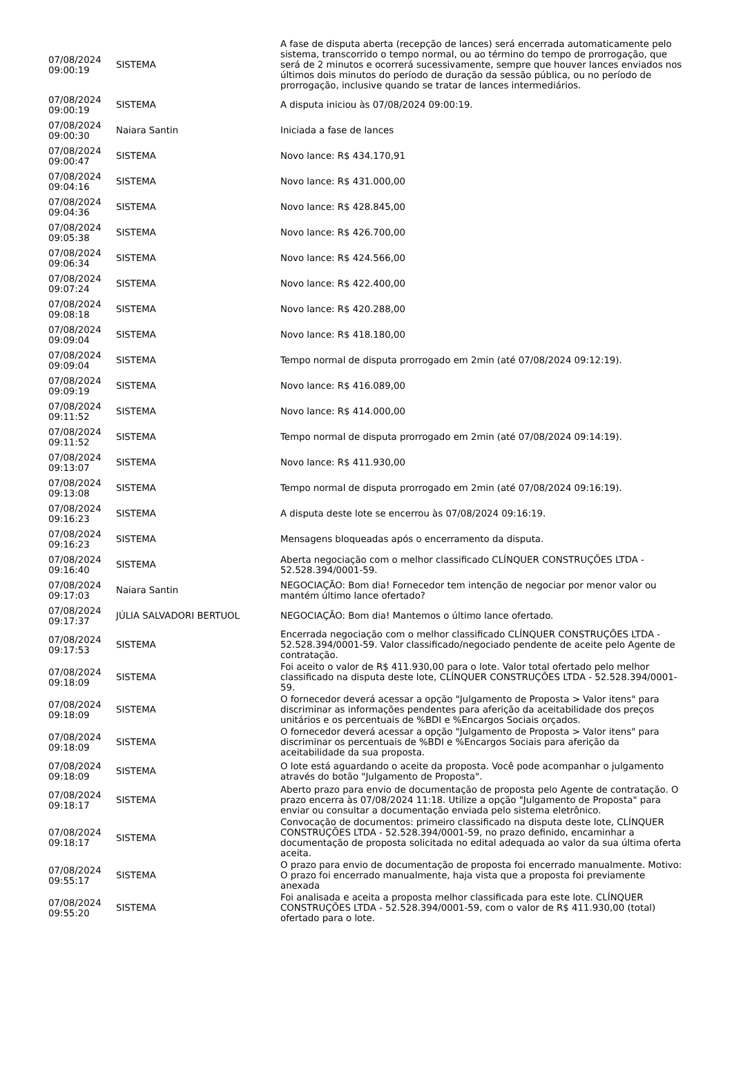| 07/08/2024 09:00:19 | SISTEMA | A fase de disputa aberta (recepção de lances) será encerrada automaticamente pelo sistema, transcorrido o tempo normal, ou ao término do tempo de prorrogação, que será de 2 minutos e ocorrerá sucessivamente, sempre que houver lances enviados nos últimos dois minutos do período de duração da sessão pública, ou no período de prorrogação, inclusive quando se tratar de lances intermediários. |
| 07/08/2024 09:00:19 | SISTEMA | A disputa iniciou às 07/08/2024 09:00:19. |
| 07/08/2024 09:00:30 | Naiara Santin | Iniciada a fase de lances |
| 07/08/2024 09:00:47 | SISTEMA | Novo lance: R$ 434.170,91 |
| 07/08/2024 09:04:16 | SISTEMA | Novo lance: R$ 431.000,00 |
| 07/08/2024 09:04:36 | SISTEMA | Novo lance: R$ 428.845,00 |
| 07/08/2024 09:05:38 | SISTEMA | Novo lance: R$ 426.700,00 |
| 07/08/2024 09:06:34 | SISTEMA | Novo lance: R$ 424.566,00 |
| 07/08/2024 09:07:24 | SISTEMA | Novo lance: R$ 422.400,00 |
| 07/08/2024 09:08:18 | SISTEMA | Novo lance: R$ 420.288,00 |
| 07/08/2024 09:09:04 | SISTEMA | Novo lance: R$ 418.180,00 |
| 07/08/2024 09:09:04 | SISTEMA | Tempo normal de disputa prorrogado em 2min (até 07/08/2024 09:12:19). |
| 07/08/2024 09:09:19 | SISTEMA | Novo lance: R$ 416.089,00 |
| 07/08/2024 09:11:52 | SISTEMA | Novo lance: R$ 414.000,00 |
| 07/08/2024 09:11:52 | SISTEMA | Tempo normal de disputa prorrogado em 2min (até 07/08/2024 09:14:19). |
| 07/08/2024 09:13:07 | SISTEMA | Novo lance: R$ 411.930,00 |
| 07/08/2024 09:13:08 | SISTEMA | Tempo normal de disputa prorrogado em 2min (até 07/08/2024 09:16:19). |
| 07/08/2024 09:16:23 | SISTEMA | A disputa deste lote se encerrou às 07/08/2024 09:16:19. |
| 07/08/2024 09:16:23 | SISTEMA | Mensagens bloqueadas após o encerramento da disputa. |
| 07/08/2024 09:16:40 | SISTEMA | Aberta negociação com o melhor classificado CLÍNQUER CONSTRUÇÕES LTDA - 52.528.394/0001-59. |
| 07/08/2024 09:17:03 | Naiara Santin | NEGOCIAÇÃO: Bom dia! Fornecedor tem intenção de negociar por menor valor ou mantém último lance ofertado? |
| 07/08/2024 09:17:37 | JÚLIA SALVADORI BERTUOL | NEGOCIAÇÃO: Bom dia! Mantemos o último lance ofertado. |
| 07/08/2024 09:17:53 | SISTEMA | Encerrada negociação com o melhor classificado CLÍNQUER CONSTRUÇÕES LTDA - 52.528.394/0001-59. Valor classificado/negociado pendente de aceite pelo Agente de contratação. |
| 07/08/2024 09:18:09 | SISTEMA | Foi aceito o valor de R$ 411.930,00 para o lote. Valor total ofertado pelo melhor classificado na disputa deste lote, CLÍNQUER CONSTRUÇÕES LTDA - 52.528.394/0001-59. |
| 07/08/2024 09:18:09 | SISTEMA | O fornecedor deverá acessar a opção "Julgamento de Proposta > Valor itens" para discriminar as informações pendentes para aferição da aceitabilidade dos preços unitários e os percentuais de %BDI e %Encargos Sociais orçados. |
| 07/08/2024 09:18:09 | SISTEMA | O fornecedor deverá acessar a opção "Julgamento de Proposta > Valor itens" para discriminar os percentuais de %BDI e %Encargos Sociais para aferição da aceitabilidade da sua proposta. |
| 07/08/2024 09:18:09 | SISTEMA | O lote está aguardando o aceite da proposta. Você pode acompanhar o julgamento através do botão "Julgamento de Proposta". |
| 07/08/2024 09:18:17 | SISTEMA | Aberto prazo para envio de documentação de proposta pelo Agente de contratação. O prazo encerra às 07/08/2024 11:18. Utilize a opção "Julgamento de Proposta" para enviar ou consultar a documentação enviada pelo sistema eletrônico. |
| 07/08/2024 09:18:17 | SISTEMA | Convocação de documentos: primeiro classificado na disputa deste lote, CLÍNQUER CONSTRUÇÕES LTDA - 52.528.394/0001-59, no prazo definido, encaminhar a documentação de proposta solicitada no edital adequada ao valor da sua última oferta aceita. |
| 07/08/2024 09:55:17 | SISTEMA | O prazo para envio de documentação de proposta foi encerrado manualmente. Motivo: O prazo foi encerrado manualmente, haja vista que a proposta foi previamente anexada |
| 07/08/2024 09:55:20 | SISTEMA | Foi analisada e aceita a proposta melhor classificada para este lote. CLÍNQUER CONSTRUÇÕES LTDA - 52.528.394/0001-59, com o valor de R$ 411.930,00 (total) ofertado para o lote. |